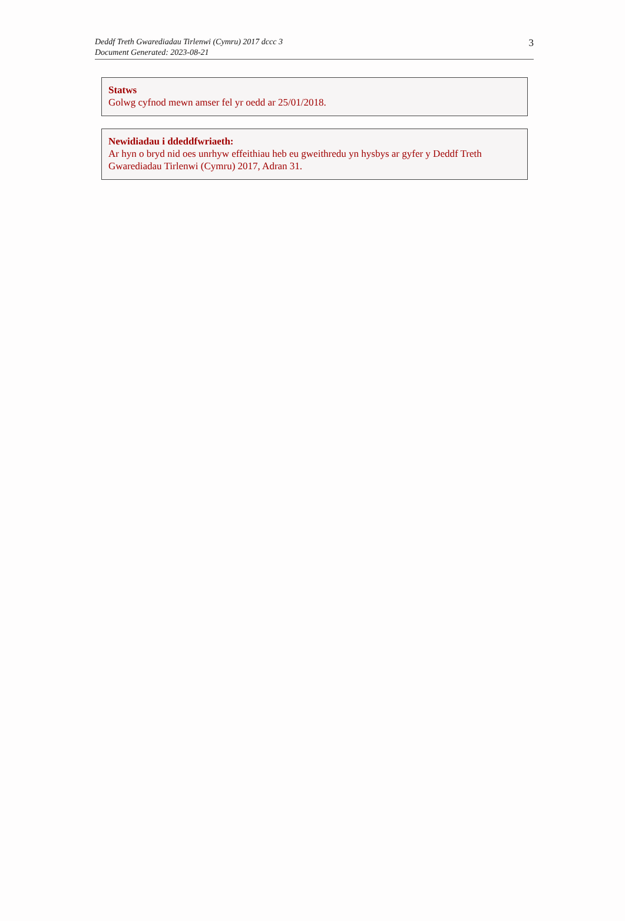Deddf Treth Gwarediadau Tirlenwi (Cymru) 2017 dccc 3
Document Generated: 2023-08-21
3
Statws
Golwg cyfnod mewn amser fel yr oedd ar 25/01/2018.
Newidiadau i ddeddfwriaeth:
Ar hyn o bryd nid oes unrhyw effeithiau heb eu gweithredu yn hysbys ar gyfer y Deddf Treth Gwarediadau Tirlenwi (Cymru) 2017, Adran 31.